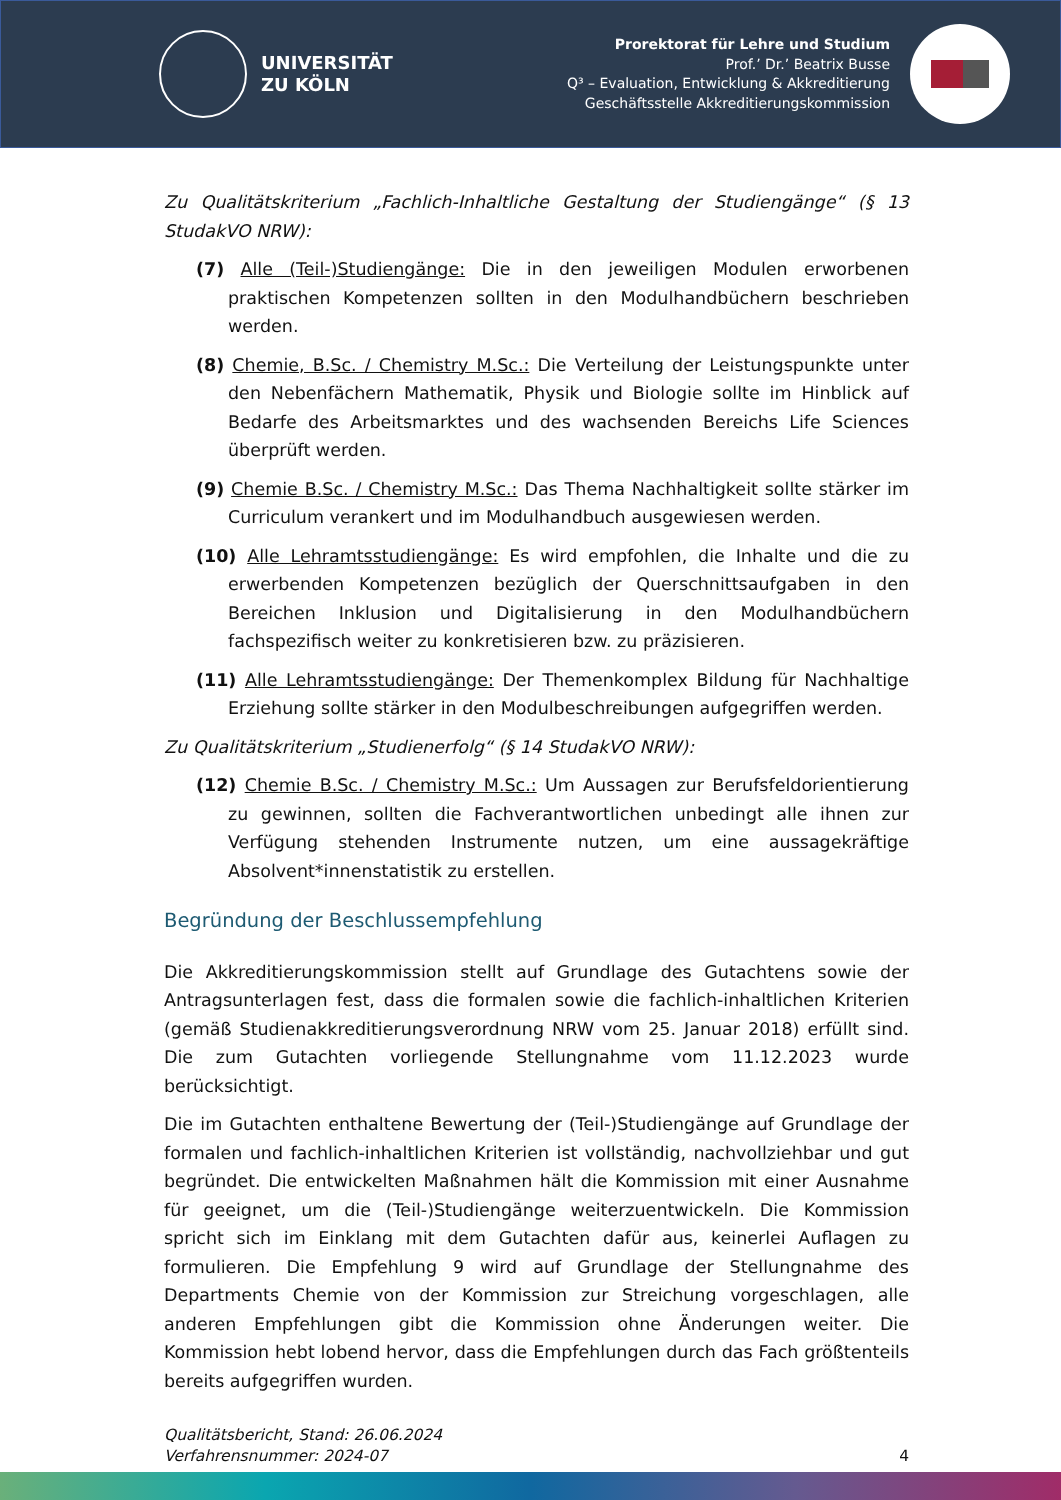UNIVERSITÄT
ZU KÖLN
Prorektorat für Lehre und Studium
Prof.’ Dr.’ Beatrix Busse
Q³ – Evaluation, Entwicklung & Akkreditierung
Geschäftsstelle Akkreditierungskommission
Zu Qualitätskriterium „Fachlich-Inhaltliche Gestaltung der Studiengänge“ (§ 13 StudakVO NRW):
(7) Alle (Teil-)Studiengänge: Die in den jeweiligen Modulen erworbenen praktischen Kompetenzen sollten in den Modulhandbüchern beschrieben werden.
(8) Chemie, B.Sc. / Chemistry M.Sc.: Die Verteilung der Leistungspunkte unter den Nebenfächern Mathematik, Physik und Biologie sollte im Hinblick auf Bedarfe des Arbeitsmarktes und des wachsenden Bereichs Life Sciences überprüft werden.
(9) Chemie B.Sc. / Chemistry M.Sc.: Das Thema Nachhaltigkeit sollte stärker im Curriculum verankert und im Modulhandbuch ausgewiesen werden.
(10) Alle Lehramtsstudiengänge: Es wird empfohlen, die Inhalte und die zu erwerbenden Kompetenzen bezüglich der Querschnittsaufgaben in den Bereichen Inklusion und Digitalisierung in den Modulhandbüchern fachspezifisch weiter zu konkretisieren bzw. zu präzisieren.
(11) Alle Lehramtsstudiengänge: Der Themenkomplex Bildung für Nachhaltige Erziehung sollte stärker in den Modulbeschreibungen aufgegriffen werden.
Zu Qualitätskriterium „Studienerfolg“ (§ 14 StudakVO NRW):
(12) Chemie B.Sc. / Chemistry M.Sc.: Um Aussagen zur Berufsfeldorientierung zu gewinnen, sollten die Fachverantwortlichen unbedingt alle ihnen zur Verfügung stehenden Instrumente nutzen, um eine aussagekräftige Absolvent*innenstatistik zu erstellen.
Begründung der Beschlussempfehlung
Die Akkreditierungskommission stellt auf Grundlage des Gutachtens sowie der Antragsunterlagen fest, dass die formalen sowie die fachlich-inhaltlichen Kriterien (gemäß Studienakkreditierungsverordnung NRW vom 25. Januar 2018) erfüllt sind. Die zum Gutachten vorliegende Stellungnahme vom 11.12.2023 wurde berücksichtigt.
Die im Gutachten enthaltene Bewertung der (Teil-)Studiengänge auf Grundlage der formalen und fachlich-inhaltlichen Kriterien ist vollständig, nachvollziehbar und gut begründet. Die entwickelten Maßnahmen hält die Kommission mit einer Ausnahme für geeignet, um die (Teil-)Studiengänge weiterzuentwickeln. Die Kommission spricht sich im Einklang mit dem Gutachten dafür aus, keinerlei Auflagen zu formulieren. Die Empfehlung 9 wird auf Grundlage der Stellungnahme des Departments Chemie von der Kommission zur Streichung vorgeschlagen, alle anderen Empfehlungen gibt die Kommission ohne Änderungen weiter. Die Kommission hebt lobend hervor, dass die Empfehlungen durch das Fach größtenteils bereits aufgegriffen wurden.
Qualitätsbericht, Stand: 26.06.2024
Verfahrensnummer: 2024-07
4